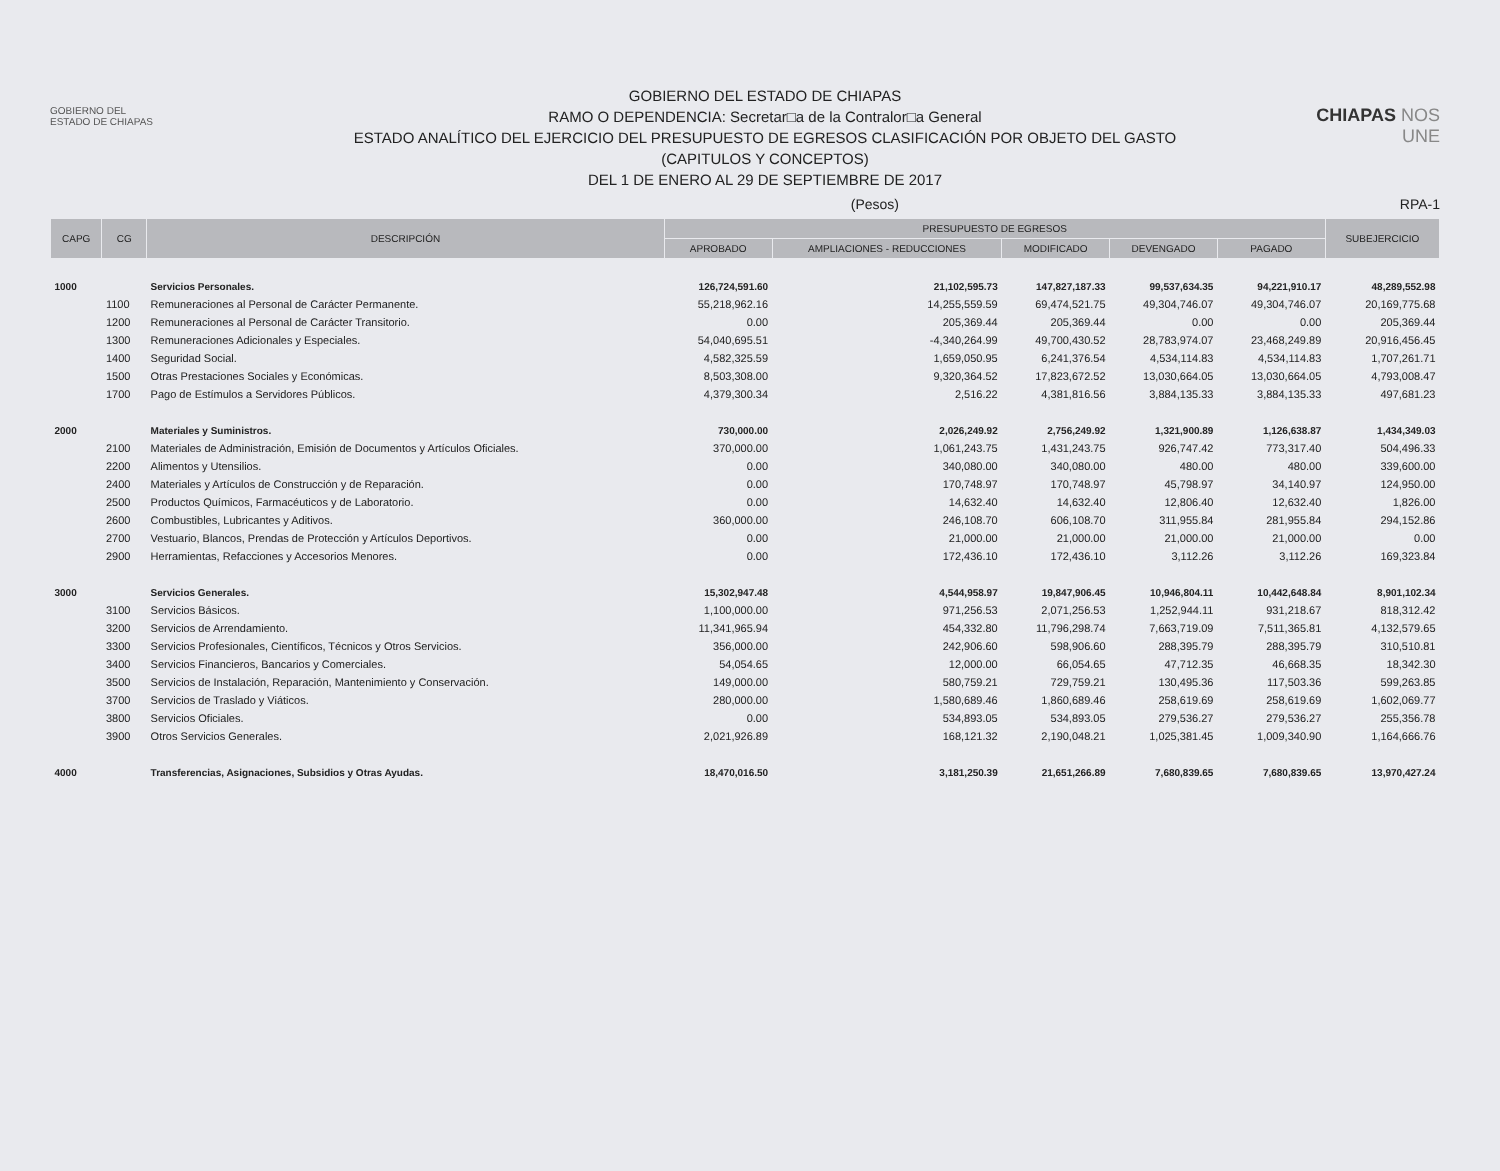GOBIERNO DEL
ESTADO DE CHIAPAS
GOBIERNO DEL ESTADO DE CHIAPAS
RAMO O DEPENDENCIA: Secretar□a de la Contralor□a General
ESTADO ANALÍTICO DEL EJERCICIO DEL PRESUPUESTO DE EGRESOS CLASIFICACIÓN POR OBJETO DEL GASTO
(CAPITULOS Y CONCEPTOS)
DEL 1 DE ENERO AL 29 DE SEPTIEMBRE DE 2017
CHIAPAS NOS UNE
(Pesos) RPA-1
| CAPG | CG | DESCRIPCIÓN | PRESUPUESTO DE EGRESOS | | | | | SUBEJERCICIO |
| --- | --- | --- | --- | --- | --- | --- | --- | --- |
| | | | APROBADO | AMPLIACIONES - REDUCCIONES | MODIFICADO | DEVENGADO | PAGADO | |
| 1000 | | Servicios Personales. | 126,724,591.60 | 21,102,595.73 | 147,827,187.33 | 99,537,634.35 | 94,221,910.17 | 48,289,552.98 |
| | 1100 | Remuneraciones al Personal de Carácter Permanente. | 55,218,962.16 | 14,255,559.59 | 69,474,521.75 | 49,304,746.07 | 49,304,746.07 | 20,169,775.68 |
| | 1200 | Remuneraciones al Personal de Carácter Transitorio. | 0.00 | 205,369.44 | 205,369.44 | 0.00 | 0.00 | 205,369.44 |
| | 1300 | Remuneraciones Adicionales y Especiales. | 54,040,695.51 | -4,340,264.99 | 49,700,430.52 | 28,783,974.07 | 23,468,249.89 | 20,916,456.45 |
| | 1400 | Seguridad Social. | 4,582,325.59 | 1,659,050.95 | 6,241,376.54 | 4,534,114.83 | 4,534,114.83 | 1,707,261.71 |
| | 1500 | Otras Prestaciones Sociales y Económicas. | 8,503,308.00 | 9,320,364.52 | 17,823,672.52 | 13,030,664.05 | 13,030,664.05 | 4,793,008.47 |
| | 1700 | Pago de Estímulos a Servidores Públicos. | 4,379,300.34 | 2,516.22 | 4,381,816.56 | 3,884,135.33 | 3,884,135.33 | 497,681.23 |
| 2000 | | Materiales y Suministros. | 730,000.00 | 2,026,249.92 | 2,756,249.92 | 1,321,900.89 | 1,126,638.87 | 1,434,349.03 |
| | 2100 | Materiales de Administración, Emisión de Documentos y Artículos Oficiales. | 370,000.00 | 1,061,243.75 | 1,431,243.75 | 926,747.42 | 773,317.40 | 504,496.33 |
| | 2200 | Alimentos y Utensilios. | 0.00 | 340,080.00 | 340,080.00 | 480.00 | 480.00 | 339,600.00 |
| | 2400 | Materiales y Artículos de Construcción y de Reparación. | 0.00 | 170,748.97 | 170,748.97 | 45,798.97 | 34,140.97 | 124,950.00 |
| | 2500 | Productos Químicos, Farmacéuticos y de Laboratorio. | 0.00 | 14,632.40 | 14,632.40 | 12,806.40 | 12,632.40 | 1,826.00 |
| | 2600 | Combustibles, Lubricantes y Aditivos. | 360,000.00 | 246,108.70 | 606,108.70 | 311,955.84 | 281,955.84 | 294,152.86 |
| | 2700 | Vestuario, Blancos, Prendas de Protección y Artículos Deportivos. | 0.00 | 21,000.00 | 21,000.00 | 21,000.00 | 21,000.00 | 0.00 |
| | 2900 | Herramientas, Refacciones y Accesorios Menores. | 0.00 | 172,436.10 | 172,436.10 | 3,112.26 | 3,112.26 | 169,323.84 |
| 3000 | | Servicios Generales. | 15,302,947.48 | 4,544,958.97 | 19,847,906.45 | 10,946,804.11 | 10,442,648.84 | 8,901,102.34 |
| | 3100 | Servicios Básicos. | 1,100,000.00 | 971,256.53 | 2,071,256.53 | 1,252,944.11 | 931,218.67 | 818,312.42 |
| | 3200 | Servicios de Arrendamiento. | 11,341,965.94 | 454,332.80 | 11,796,298.74 | 7,663,719.09 | 7,511,365.81 | 4,132,579.65 |
| | 3300 | Servicios Profesionales, Científicos, Técnicos y Otros Servicios. | 356,000.00 | 242,906.60 | 598,906.60 | 288,395.79 | 288,395.79 | 310,510.81 |
| | 3400 | Servicios Financieros, Bancarios y Comerciales. | 54,054.65 | 12,000.00 | 66,054.65 | 47,712.35 | 46,668.35 | 18,342.30 |
| | 3500 | Servicios de Instalación, Reparación, Mantenimiento y Conservación. | 149,000.00 | 580,759.21 | 729,759.21 | 130,495.36 | 117,503.36 | 599,263.85 |
| | 3700 | Servicios de Traslado y Viáticos. | 280,000.00 | 1,580,689.46 | 1,860,689.46 | 258,619.69 | 258,619.69 | 1,602,069.77 |
| | 3800 | Servicios Oficiales. | 0.00 | 534,893.05 | 534,893.05 | 279,536.27 | 279,536.27 | 255,356.78 |
| | 3900 | Otros Servicios Generales. | 2,021,926.89 | 168,121.32 | 2,190,048.21 | 1,025,381.45 | 1,009,340.90 | 1,164,666.76 |
| 4000 | | Transferencias, Asignaciones, Subsidios y Otras Ayudas. | 18,470,016.50 | 3,181,250.39 | 21,651,266.89 | 7,680,839.65 | 7,680,839.65 | 13,970,427.24 |